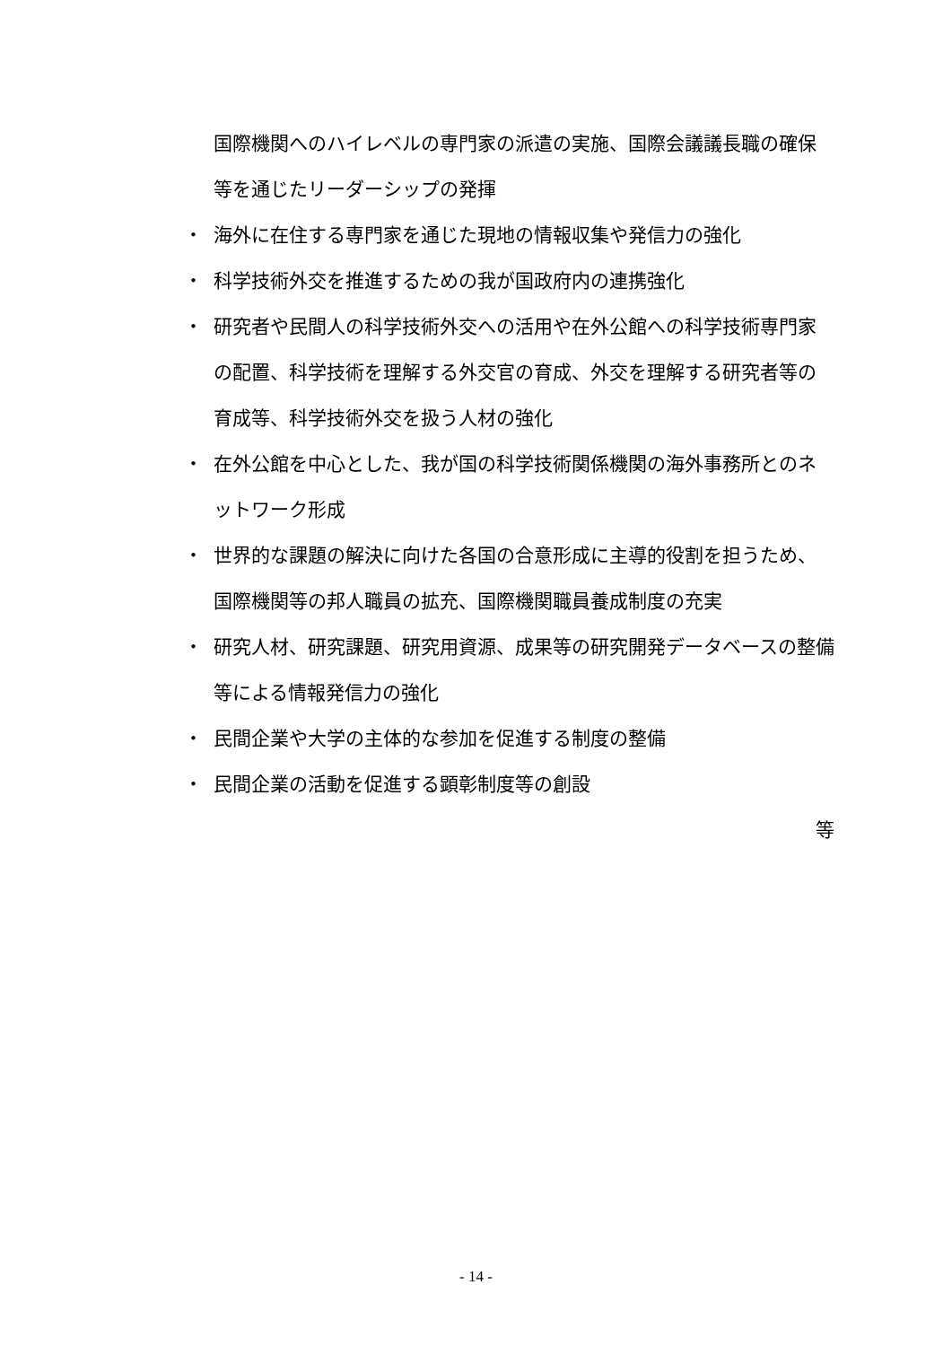国際機関へのハイレベルの専門家の派遣の実施、国際会議議長職の確保等を通じたリーダーシップの発揮
・ 海外に在住する専門家を通じた現地の情報収集や発信力の強化
・ 科学技術外交を推進するための我が国政府内の連携強化
・ 研究者や民間人の科学技術外交への活用や在外公館への科学技術専門家の配置、科学技術を理解する外交官の育成、外交を理解する研究者等の育成等、科学技術外交を扱う人材の強化
・ 在外公館を中心とした、我が国の科学技術関係機関の海外事務所とのネットワーク形成
・ 世界的な課題の解決に向けた各国の合意形成に主導的役割を担うため、国際機関等の邦人職員の拡充、国際機関職員養成制度の充実
・ 研究人材、研究課題、研究用資源、成果等の研究開発データベースの整備等による情報発信力の強化
・ 民間企業や大学の主体的な参加を促進する制度の整備
・ 民間企業の活動を促進する顕彰制度等の創設
等
- 14 -